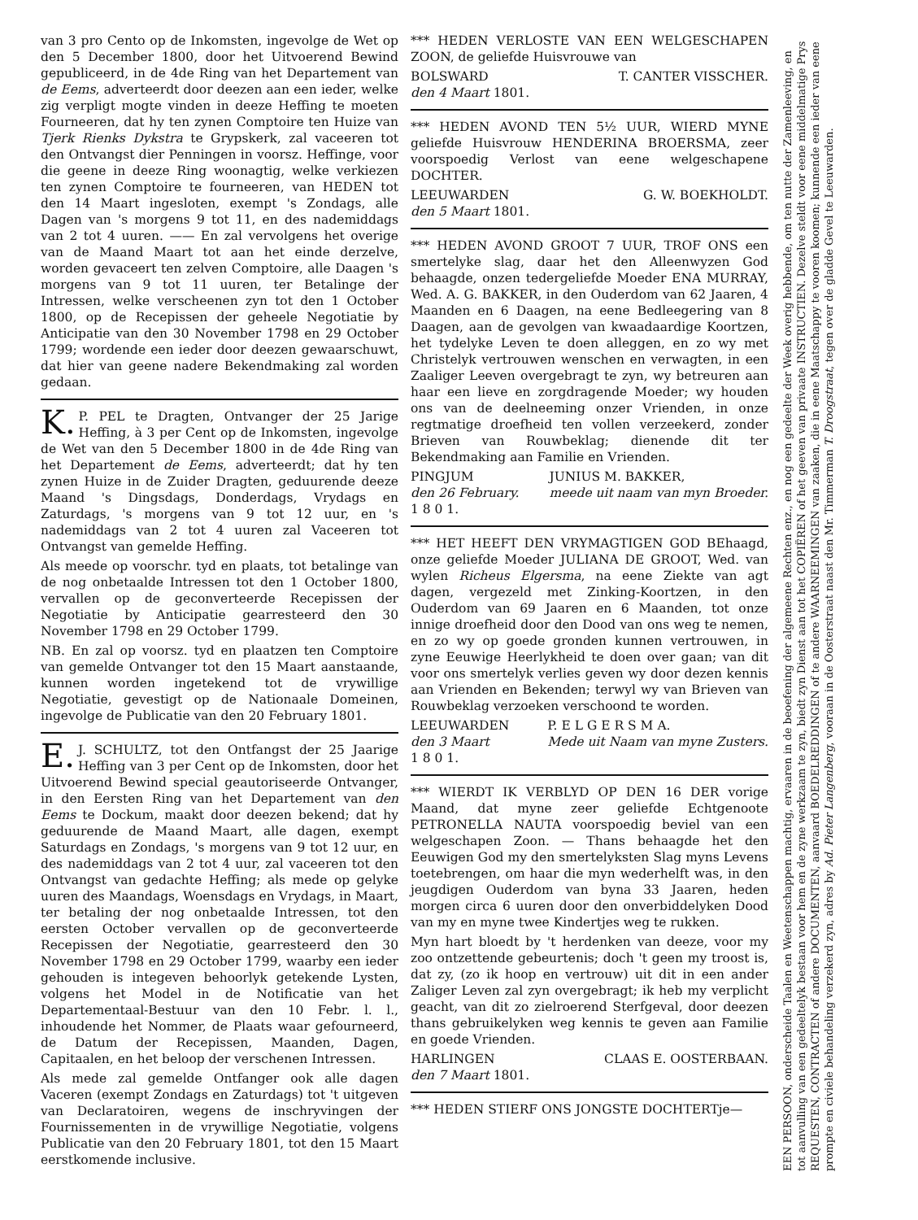van 3 pro Cento op de Inkomsten, ingevolge de Wet op den 5 December 1800, door het Uitvoerend Bewind gepubliceerd, in de 4de Ring van het Departement van de Eems, adverteerdt door deezen aan een ieder, welke zig verpligt mogte vinden in deeze Heffing te moeten Fourneeren, dat hy ten zynen Comptoire ten Huize van Tjerk Rienks Dykstra te Grypskerk, zal vaceeren tot den Ontvangst dier Penningen in voorsz. Heffinge, voor die geene in deeze Ring woonagtig, welke verkiezen ten zynen Comptoire te fourneeren, van HEDEN tot den 14 Maart ingesloten, exempt 's Zondags, alle Dagen van 's morgens 9 tot 11, en des nademiddags van 2 tot 4 uuren. —— En zal vervolgens het overige van de Maand Maart tot aan het einde derzelve, worden gevaceert ten zelven Comptoire, alle Daagen 's morgens van 9 tot 11 uuren, ter Betalinge der Intressen, welke verscheenen zyn tot den 1 October 1800, op de Recepissen der geheele Negotiatie by Anticipatie van den 30 November 1798 en 29 October 1799; wordende een ieder door deezen gewaarschuwt, dat hier van geene nadere Bekendmaking zal worden gedaan.
K. P. PEL te Dragten, Ontvanger der 25 Jarige Heffing, à 3 per Cent op de Inkomsten, ingevolge de Wet van den 5 December 1800 in de 4de Ring van het Departement de Eems, adverteerdt; dat hy ten zynen Huize in de Zuider Dragten, geduurende deeze Maand 's Dingsdags, Donderdags, Vrydags en Zaturdags, 's morgens van 9 tot 12 uur, en 's nademiddags van 2 tot 4 uuren zal Vaceeren tot Ontvangst van gemelde Heffing.
Als meede op voorschr. tyd en plaats, tot betalinge van de nog onbetaalde Intressen tot den 1 October 1800, vervallen op de geconverteerde Recepissen der Negotiatie by Anticipatie gearresteerd den 30 November 1798 en 29 October 1799.
NB. En zal op voorsz. tyd en plaatzen ten Comptoire van gemelde Ontvanger tot den 15 Maart aanstaande, kunnen worden ingetekend tot de vrywillige Negotiatie, gevestigt op de Nationaale Domeinen, ingevolge de Publicatie van den 20 February 1801.
E. J. SCHULTZ, tot den Ontfangst der 25 Jaarige Heffing van 3 per Cent op de Inkomsten, door het Uitvoerend Bewind special geautoriseerde Ontvanger, in den Eersten Ring van het Departement van den Eems te Dockum, maakt door deezen bekend; dat hy geduurende de Maand Maart, alle dagen, exempt Saturdags en Zondags, 's morgens van 9 tot 12 uur, en des nademiddags van 2 tot 4 uur, zal vaceeren tot den Ontvangst van gedachte Heffing; als mede op gelyke uuren des Maandags, Woensdags en Vrydags, in Maart, ter betaling der nog onbetaalde Intressen, tot den eersten October vervallen op de geconverteerde Recepissen der Negotiatie, gearresteerd den 30 November 1798 en 29 October 1799, waarby een ieder gehouden is integeven behoorlyk getekende Lysten, volgens het Model in de Notificatie van het Departementaal-Bestuur van den 10 Febr. l. l., inhoudende het Nommer, de Plaats waar gefourneerd, de Datum der Recepissen, Maanden, Dagen, Capitaalen, en het beloop der verschenen Intressen.
Als mede zal gemelde Ontfanger ook alle dagen Vaceren (exempt Zondags en Zaturdags) tot 't uitgeven van Declaratoiren, wegens de inschryvingen der Fournissementen in de vrywillige Negotiatie, volgens Publicatie van den 20 February 1801, tot den 15 Maart eerstkomende inclusive.
*** HEDEN VERLOSTE VAN EEN WELGESCHAPEN ZOON, de geliefde Huisvrouwe van
BOLSWARD T. CANTER VISSCHER.
den 4 Maart 1801.
*** HEDEN AVOND TEN 5½ UUR, WIERD MYNE geliefde Huisvrouw HENDERINA BROERSMA, zeer voorspoedig Verlost van eene welgeschapene DOCHTER.
LEEUWARDEN G. W. BOEKHOLDT.
den 5 Maart 1801.
*** HEDEN AVOND GROOT 7 UUR, TROF ONS een smertelyke slag, daar het den Alleenwyzen God behaagde, onzen tedergeliefde Moeder ENA MURRAY, Wed. A. G. BAKKER, in den Ouderdom van 62 Jaaren, 4 Maanden en 6 Daagen, na eene Bedleegering van 8 Daagen, aan de gevolgen van kwaadaardige Koortzen, het tydelyke Leven te doen alleggen, en zo wy met Christelyk vertrouwen wenschen en verwagten, in een Zaaliger Leeven overgebragt te zyn, wy betreuren aan haar een lieve en zorgdragende Moeder; wy houden ons van de deelneeming onzer Vrienden, in onze regtmatige droefheid ten vollen verzeekerd, zonder Brieven van Rouwbeklag; dienende dit ter Bekendmaking aan Familie en Vrienden.
PINGJUM
den 26 February.
1 8 0 1. JUNIUS M. BAKKER,
meede uit naam van myn Broeder.
*** HET HEEFT DEN VRYMAGTIGEN GOD BEhaagd, onze geliefde Moeder JULIANA DE GROOT, Wed. van wylen Richeus Elgersma, na eene Ziekte van agt dagen, vergezeld met Zinking-Koortzen, in den Ouderdom van 69 Jaaren en 6 Maanden, tot onze innige droefheid door den Dood van ons weg te nemen, en zo wy op goede gronden kunnen vertrouwen, in zyne Eeuwige Heerlykheid te doen over gaan; van dit voor ons smertelyk verlies geven wy door dezen kennis aan Vrienden en Bekenden; terwyl wy van Brieven van Rouwbeklag verzoeken verschoond te worden.
LEEUWARDEN
den 3 Maart
1 8 0 1. P. E L G E R S M A.
Mede uit Naam van myne Zusters.
*** WIERDT IK VERBLYD OP DEN 16 DER vorige Maand, dat myne zeer geliefde Echtgenoote PETRONELLA NAUTA voorspoedig beviel van een welgeschapen Zoon. — Thans behaagde het den Eeuwigen God my den smertelyksten Slag myns Levens toetebrengen, om haar die myn wederhelft was, in den jeugdigen Ouderdom van byna 33 Jaaren, heden morgen circa 6 uuren door den onverbiddelyken Dood van my en myne twee Kindertjes weg te rukken.
Myn hart bloedt by 't herdenken van deeze, voor my zoo ontzettende gebeurtenis; doch 't geen my troost is, dat zy, (zo ik hoop en vertrouw) uit dit in een ander Zaliger Leven zal zyn overgebragt; ik heb my verplicht geacht, van dit zo zielroerend Sterfgeval, door deezen thans gebruikelyken weg kennis te geven aan Familie en goede Vrienden.
HARLINGEN CLAAS E. OOSTERBAAN.
den 7 Maart 1801.
*** HEDEN STIERF ONS JONGSTE DOCHTERTje—
EEN PERSOON, onderscheide Taalen en Weetenschappen machtig, ervaaren in de beoefening der algemeene Rechten enz., en nog een gedeelte der Week overig hebbende, om ten nutte der Zamenleeving, en tot aanvulling van een gedeeltelyk bestaan voor hem en de zyne werkzaam te zyn, biedt zyn Dienst aan tot het COPIËREN of het geeven van privaate INSTRUCTIEN. Dezelve steldt voor eene middelmatige Prys REQUESTEN, CONTRACTEN of andere DOCUMENTEN, aanvaard BOEDELREDDINGEN of te andere WAARNEEMINGEN van zaaken, die in eene Maatschappy te vooren koomen; kunnende een ieder van eene prompte en civiele behandeling verzekerd zyn, adres by Ad. Pieter Langenberg, vooraan in de Oosterstraat naast den Mr. Timmerman T. Droogstraat, tegen over de gladde Gevel te Leeuwarden.